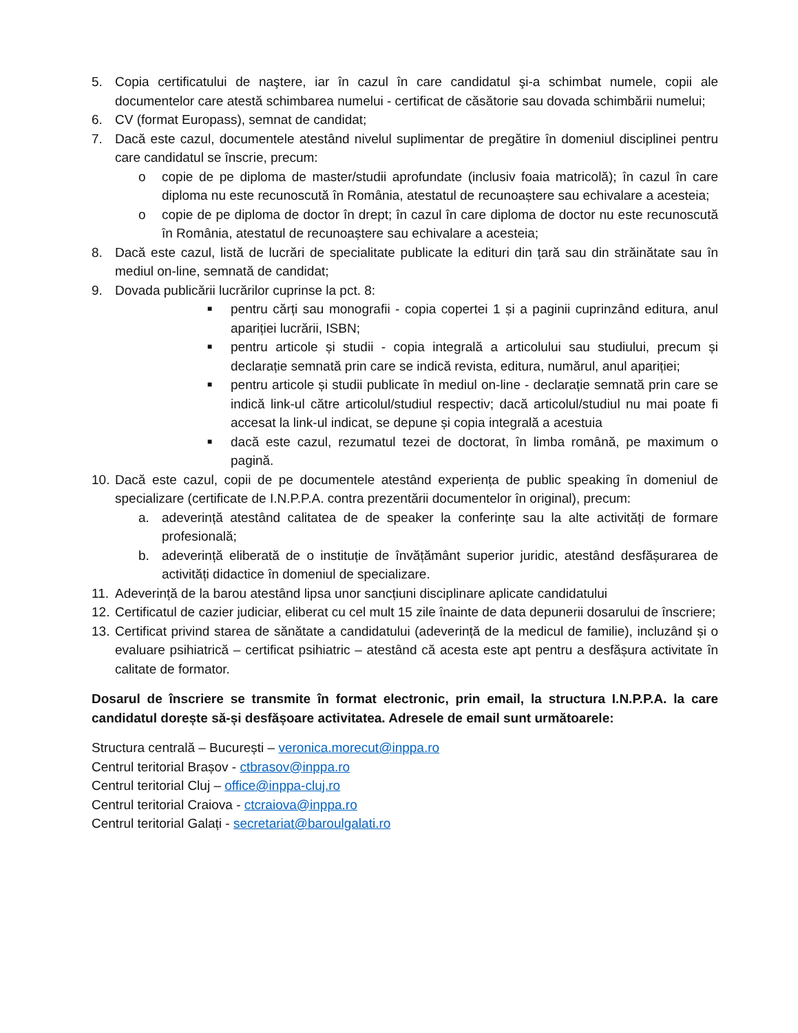5. Copia certificatului de naştere, iar în cazul în care candidatul şi-a schimbat numele, copii ale documentelor care atestă schimbarea numelui - certificat de căsătorie sau dovada schimbării numelui;
6. CV (format Europass), semnat de candidat;
7. Dacă este cazul, documentele atestând nivelul suplimentar de pregătire în domeniul disciplinei pentru care candidatul se înscrie, precum:
o copie de pe diploma de master/studii aprofundate (inclusiv foaia matricolă); în cazul în care diploma nu este recunoscută în România, atestatul de recunoaștere sau echivalare a acesteia;
o copie de pe diploma de doctor în drept; în cazul în care diploma de doctor nu este recunoscută în România, atestatul de recunoaștere sau echivalare a acesteia;
8. Dacă este cazul, listă de lucrări de specialitate publicate la edituri din țară sau din străinătate sau în mediul on-line, semnată de candidat;
9. Dovada publicării lucrărilor cuprinse la pct. 8:
■ pentru cărți sau monografii - copia copertei 1 și a paginii cuprinzând editura, anul apariției lucrării, ISBN;
■ pentru articole și studii - copia integrală a articolului sau studiului, precum și declarație semnată prin care se indică revista, editura, numărul, anul apariției;
■ pentru articole și studii publicate în mediul on-line - declarație semnată prin care se indică link-ul către articolul/studiul respectiv; dacă articolul/studiul nu mai poate fi accesat la link-ul indicat, se depune și copia integrală a acestuia
■ dacă este cazul, rezumatul tezei de doctorat, în limba română, pe maximum o pagină.
10. Dacă este cazul, copii de pe documentele atestând experiența de public speaking în domeniul de specializare (certificate de I.N.P.P.A. contra prezentării documentelor în original), precum:
a. adeverință atestând calitatea de de speaker la conferințe sau la alte activități de formare profesională;
b. adeverință eliberată de o instituție de învățământ superior juridic, atestând desfășurarea de activități didactice în domeniul de specializare.
11. Adeverință de la barou atestând lipsa unor sancțiuni disciplinare aplicate candidatului
12. Certificatul de cazier judiciar, eliberat cu cel mult 15 zile înainte de data depunerii dosarului de înscriere;
13. Certificat privind starea de sănătate a candidatului (adeverință de la medicul de familie), incluzând și o evaluare psihiatrică – certificat psihiatric – atestând că acesta este apt pentru a desfășura activitate în calitate de formator.
Dosarul de înscriere se transmite în format electronic, prin email, la structura I.N.P.P.A. la care candidatul dorește să-și desfășoare activitatea. Adresele de email sunt următoarele:
Structura centrală – București – veronica.morecut@inppa.ro
Centrul teritorial Brașov - ctbrasov@inppa.ro
Centrul teritorial Cluj – office@inppa-cluj.ro
Centrul teritorial Craiova - ctcraiova@inppa.ro
Centrul teritorial Galați - secretariat@baroulgalati.ro